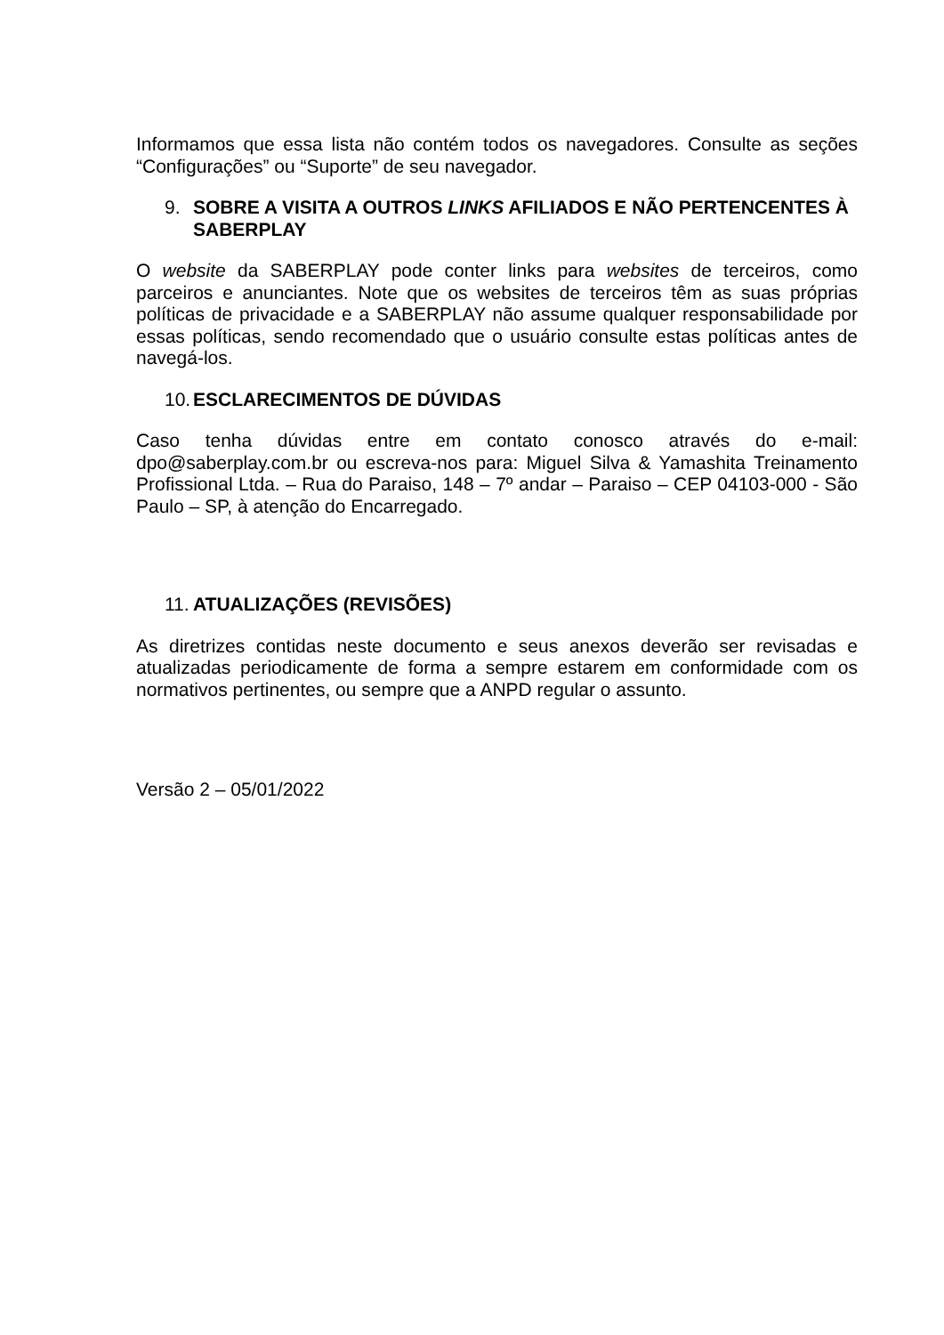Informamos que essa lista não contém todos os navegadores. Consulte as seções “Configurações” ou “Suporte” de seu navegador.
9. SOBRE A VISITA A OUTROS LINKS AFILIADOS E NÃO PERTENCENTES À SABERPLAY
O website da SABERPLAY pode conter links para websites de terceiros, como parceiros e anunciantes. Note que os websites de terceiros têm as suas próprias políticas de privacidade e a SABERPLAY não assume qualquer responsabilidade por essas políticas, sendo recomendado que o usuário consulte estas políticas antes de navegá-los.
10. ESCLARECIMENTOS DE DÚVIDAS
Caso tenha dúvidas entre em contato conosco através do e-mail: dpo@saberplay.com.br ou escreva-nos para: Miguel Silva & Yamashita Treinamento Profissional Ltda. – Rua do Paraiso, 148 – 7º andar – Paraiso – CEP 04103-000 - São Paulo – SP, à atenção do Encarregado.
11. ATUALIZAÇÕES (REVISÕES)
As diretrizes contidas neste documento e seus anexos deverão ser revisadas e atualizadas periodicamente de forma a sempre estarem em conformidade com os normativos pertinentes, ou sempre que a ANPD regular o assunto.
Versão 2 – 05/01/2022